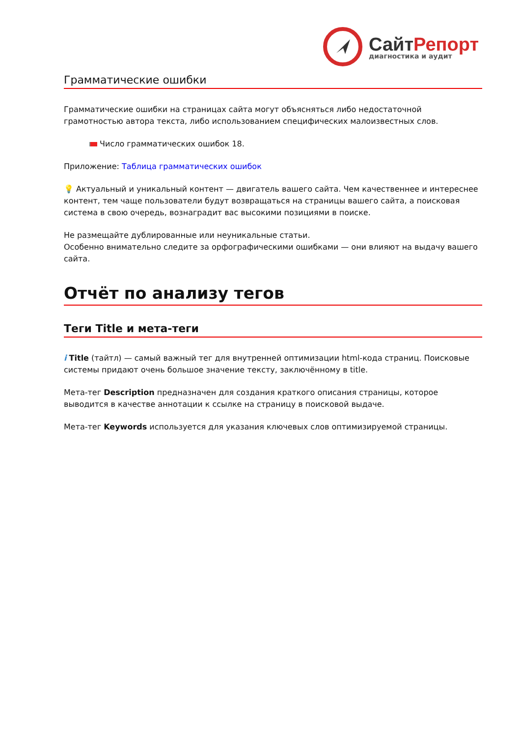СайтРепорт
диагностика и аудит
Грамматические ошибки
Грамматические ошибки на страницах сайта могут объясняться либо недостаточной грамотностью автора текста, либо использованием специфических малоизвестных слов.
Число грамматических ошибок 18.
Приложение: Таблица грамматических ошибок
💡 Актуальный и уникальный контент — двигатель вашего сайта. Чем качественнее и интереснее контент, тем чаще пользователи будут возвращаться на страницы вашего сайта, а поисковая система в свою очередь, вознаградит вас высокими позициями в поиске.
Не размещайте дублированные или неуникальные статьи.
Особенно внимательно следите за орфографическими ошибками — они влияют на выдачу вашего сайта.
Отчёт по анализу тегов
Теги Title и мета-теги
i Title (тайтл) — самый важный тег для внутренней оптимизации html-кода страниц. Поисковые системы придают очень большое значение тексту, заключённому в title.
Мета-тег Description предназначен для создания краткого описания страницы, которое выводится в качестве аннотации к ссылке на страницу в поисковой выдаче.
Мета-тег Keywords используется для указания ключевых слов оптимизируемой страницы.